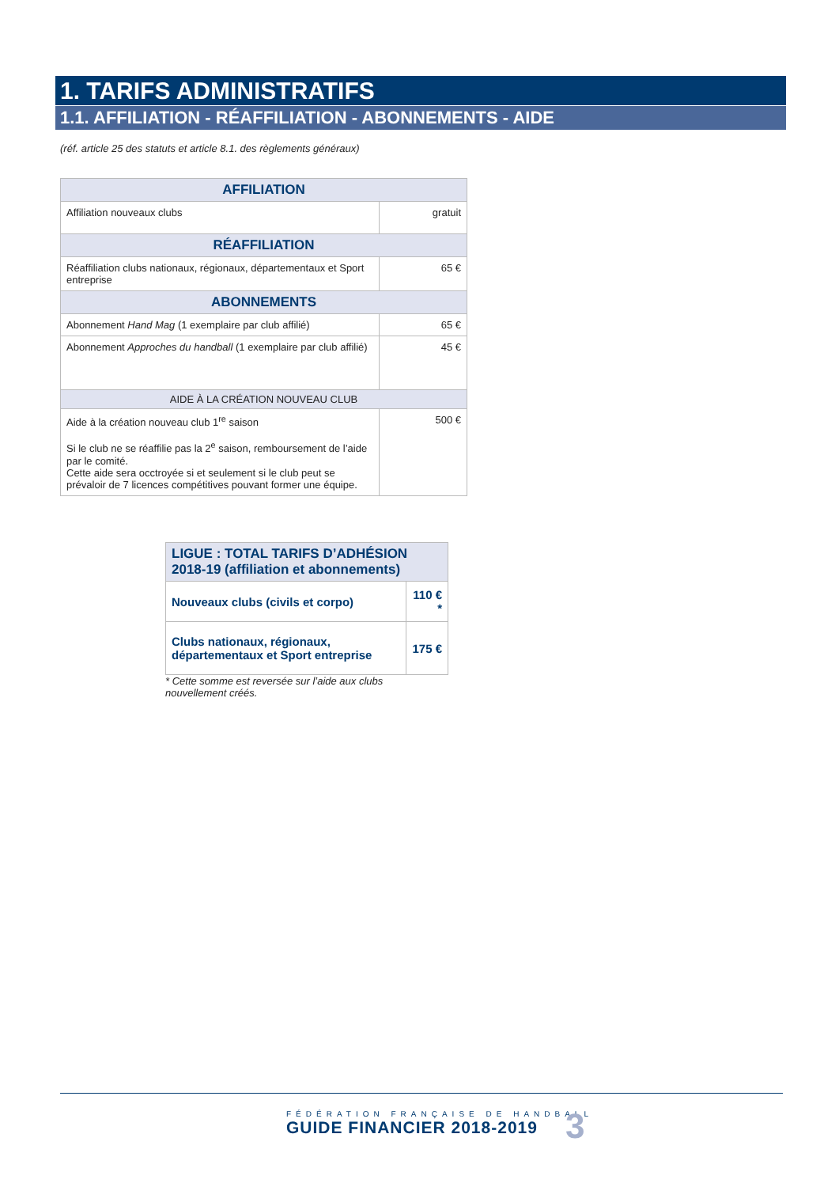1. TARIFS ADMINISTRATIFS
1.1. AFFILIATION - RÉAFFILIATION - ABONNEMENTS - AIDE
(réf. article 25 des statuts et article 8.1. des règlements généraux)
| AFFILIATION | |
| --- | --- |
| Affiliation nouveaux clubs | gratuit |
| RÉAFFILIATION | |
| Réaffiliation clubs nationaux, régionaux, départementaux et Sport entreprise | 65 € |
| ABONNEMENTS | |
| Abonnement Hand Mag (1 exemplaire par club affilié) | 65 € |
| Abonnement Approches du handball (1 exemplaire par club affilié) | 45 € |
| AIDE À LA CRÉATION NOUVEAU CLUB | |
| Aide à la création nouveau club 1<sup>re</sup> saison Si le club ne se réaffilie pas la 2<sup>e</sup> saison, remboursement de l’aide par le comité. Cette aide sera occtroyée si et seulement si le club peut se prévaloir de 7 licences compétitives pouvant former une équipe. | 500 € |
| LIGUE : TOTAL TARIFS D’ADHÉSION 2018-19 (affiliation et abonnements) | |
| --- | --- |
| Nouveaux clubs (civils et corpo) | 110 € * |
| Clubs nationaux, régionaux, départementaux et Sport entreprise | 175 € |
* Cette somme est reversée sur l’aide aux clubs nouvellement créés.
FÉDÉRATION FRANÇAISE DE HANDBALL
GUIDE FINANCIER 2018-2019
3